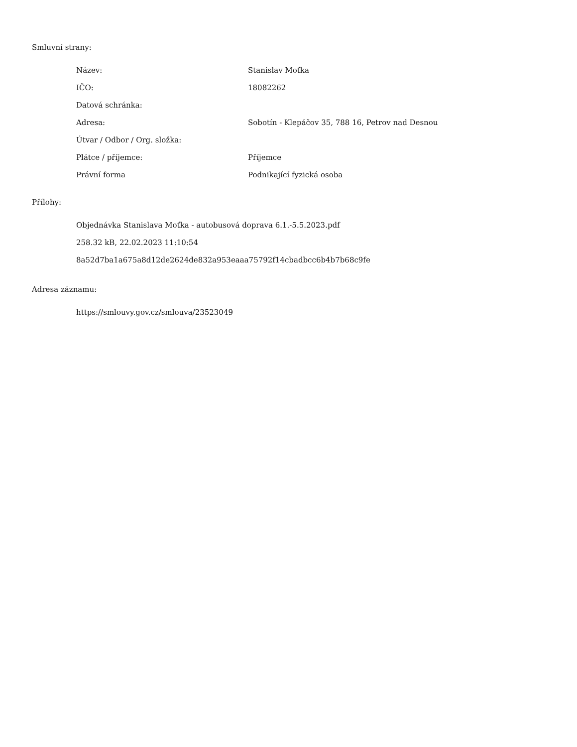Smluvní strany:
| Název: | Stanislav Moťka |
| IČO: | 18082262 |
| Datová schránka: | |
| Adresa: | Sobotín - Klepáčov 35, 788 16, Petrov nad Desnou |
| Útvar / Odbor / Org. složka: | |
| Plátce / příjemce: | Příjemce |
| Právní forma | Podnikající fyzická osoba |
Přílohy:
Objednávka Stanislava Moťka - autobusová doprava 6.1.-5.5.2023.pdf
258.32 kB, 22.02.2023 11:10:54
8a52d7ba1a675a8d12de2624de832a953eaaa75792f14cbadbcc6b4b7b68c9fe
Adresa záznamu:
https://smlouvy.gov.cz/smlouva/23523049